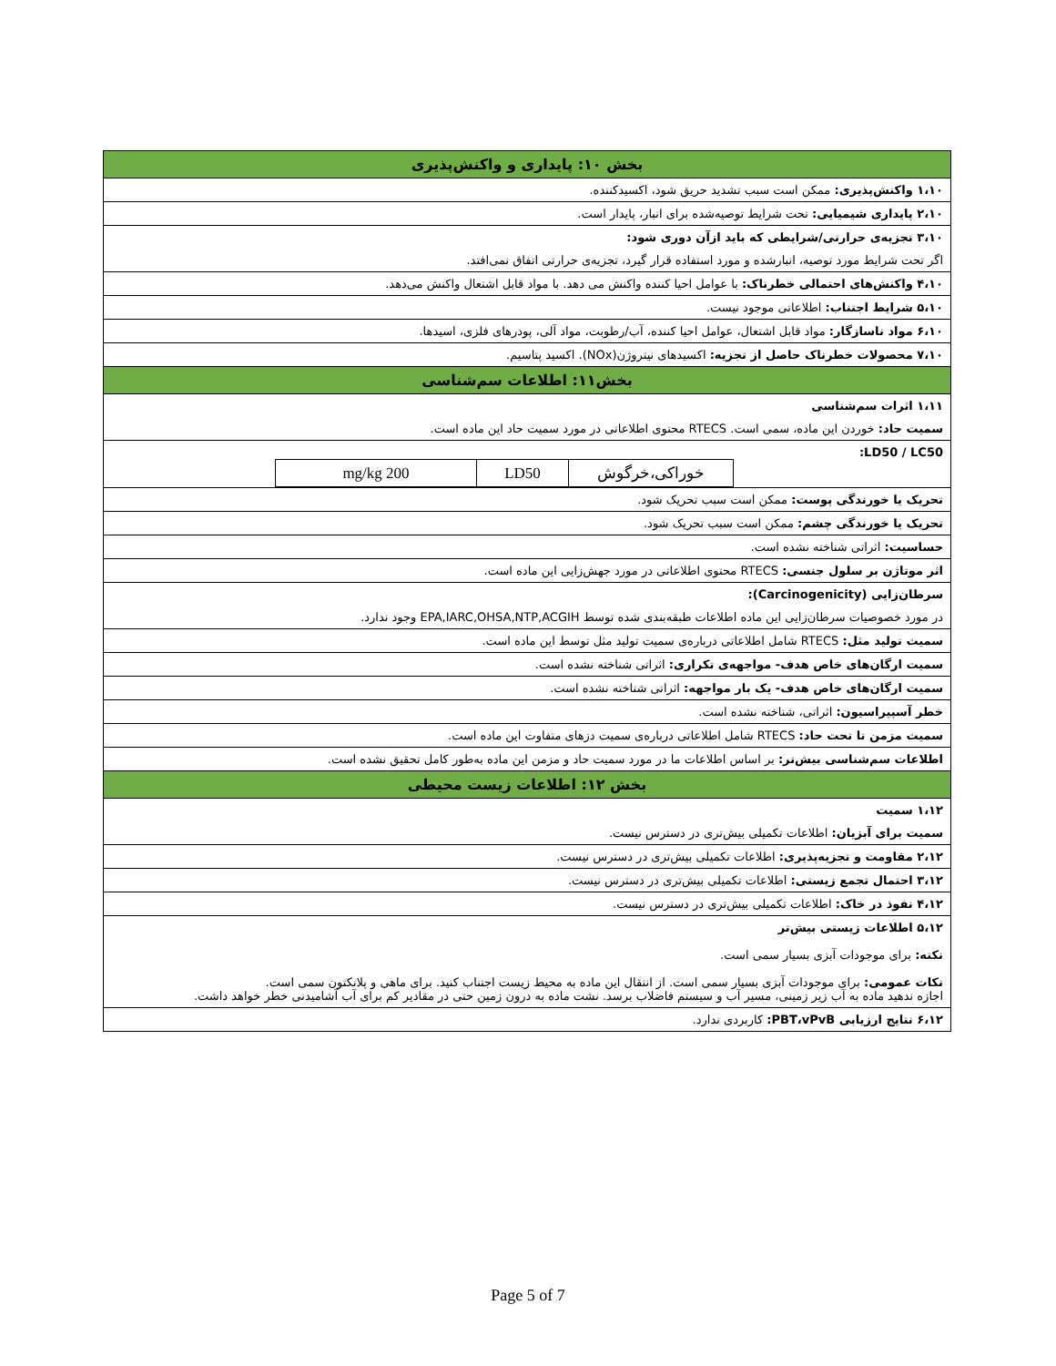| بخش ۱۰: پایداری و واکنش‌پذیری |
| ۱،۱۰ واکنش‌پذیری: ممکن است سبب تشدید حریق شود، اکسیدکننده. |
| ۲،۱۰ پایداری شیمیایی: تحت شرایط توصیه‌شده برای انبار، پایدار است. |
| ۳،۱۰ تجزیه‌ی حرارتی/شرایطی که باید ازآن دوری شود: |
| اگر تحت شرایط مورد توصیه، انبارشده و مورد استفاده قرار گیرد، تجزیه‌ی حرارتی اتفاق نمی‌افتد. |
| ۴،۱۰ واکنش‌های احتمالی خطرناک: با عوامل احیا کننده واکنش می دهد. با مواد قابل اشتعال واکنش می‌دهد. |
| ۵،۱۰ شرایط اجتناب: اطلاعاتی موجود نیست. |
| ۶،۱۰ مواد ناسازگار: مواد قابل اشتعال، عوامل احیا کننده، آب/رطوبت، مواد آلی، پودرهای فلزی، اسیدها. |
| ۷،۱۰ محصولات خطرناک حاصل از تجزیه: اکسیدهای نیتروژن(NOx). اکسید پتاسیم. |
| بخش۱۱: اطلاعات سم‌شناسی |
| ۱،۱۱ اثرات سم‌شناسی |
| سمیت حاد: خوردن این ماده، سمی است. RTECS محتوی اطلاعاتی در مورد سمیت حاد این ماده است. |
| LD50 / LC50: / خوراکی،خرگوش / LD50 / 200 mg/kg / |
| تحریک یا خورندگی پوست: ممکن است سبب تحریک شود. |
| تحریک یا خورندگی چشم: ممکن است سبب تحریک شود. |
| حساسیت: اثراتی شناخته نشده است. |
| اثر موتاژن بر سلول جنسی: RTECS محتوی اطلاعاتی در مورد جهش‌زایی این ماده است. |
| سرطان‌زایی (Carcinogenicity): |
| در مورد خصوصیات سرطان‌زایی این ماده اطلاعات طبقه‌بندی شده توسط EPA,IARC,OHSA,NTP,ACGIH وجود ندارد. |
| سمیت تولید مثل: RTECS شامل اطلاعاتی درباره‌ی سمیت تولید مثل توسط این ماده است. |
| سمیت ارگان‌های خاص هدف- مواجهه‌ی تکراری: اثراتی شناخته نشده است. |
| سمیت ارگان‌های خاص هدف- یک بار مواجهه: اثراتی شناخته نشده است. |
| خطر آسپیراسیون: اثراتی، شناخته نشده است. |
| سمیت مزمن تا تحت حاد: RTECS شامل اطلاعاتی درباره‌ی سمیت دزهای متفاوت این ماده است. |
| اطلاعات سم‌شناسی بیش‌تر: بر اساس اطلاعات ما در مورد سمیت حاد و مزمن این ماده به‌طور کامل تحقیق نشده است. |
| بخش ۱۲: اطلاعات زیست محیطی |
| ۱،۱۲ سمیت |
| سمیت برای آبزیان: اطلاعات تکمیلی بیش‌تری در دسترس نیست. |
| ۲،۱۲ مقاومت و تجزیه‌پذیری: اطلاعات تکمیلی بیش‌تری در دسترس نیست. |
| ۳،۱۲ احتمال تجمع زیستی: اطلاعات تکمیلی بیش‌تری در دسترس نیست. |
| ۴،۱۲ نفوذ در خاک: اطلاعات تکمیلی بیش‌تری در دسترس نیست. |
| ۵،۱۲ اطلاعات زیستی بیش‌تر نکته: برای موجودات آبزی بسیار سمی است. نکات عمومی: برای موجودات آبزی بسیار سمی است. از انتقال این ماده به محیط زیست اجتناب کنید. برای ماهی و پلانکتون سمی است. اجازه ندهید ماده به آب زیر زمینی، مسیر آب و سیستم فاضلاب برسد. نشت ماده به درون زمین حتی در مقادیر کم برای آب آشامیدنی خطر خواهد داشت. |
| ۶،۱۲ نتایج ارزیابی PBT،vPvB: کاربردی ندارد. |
Page 5 of 7